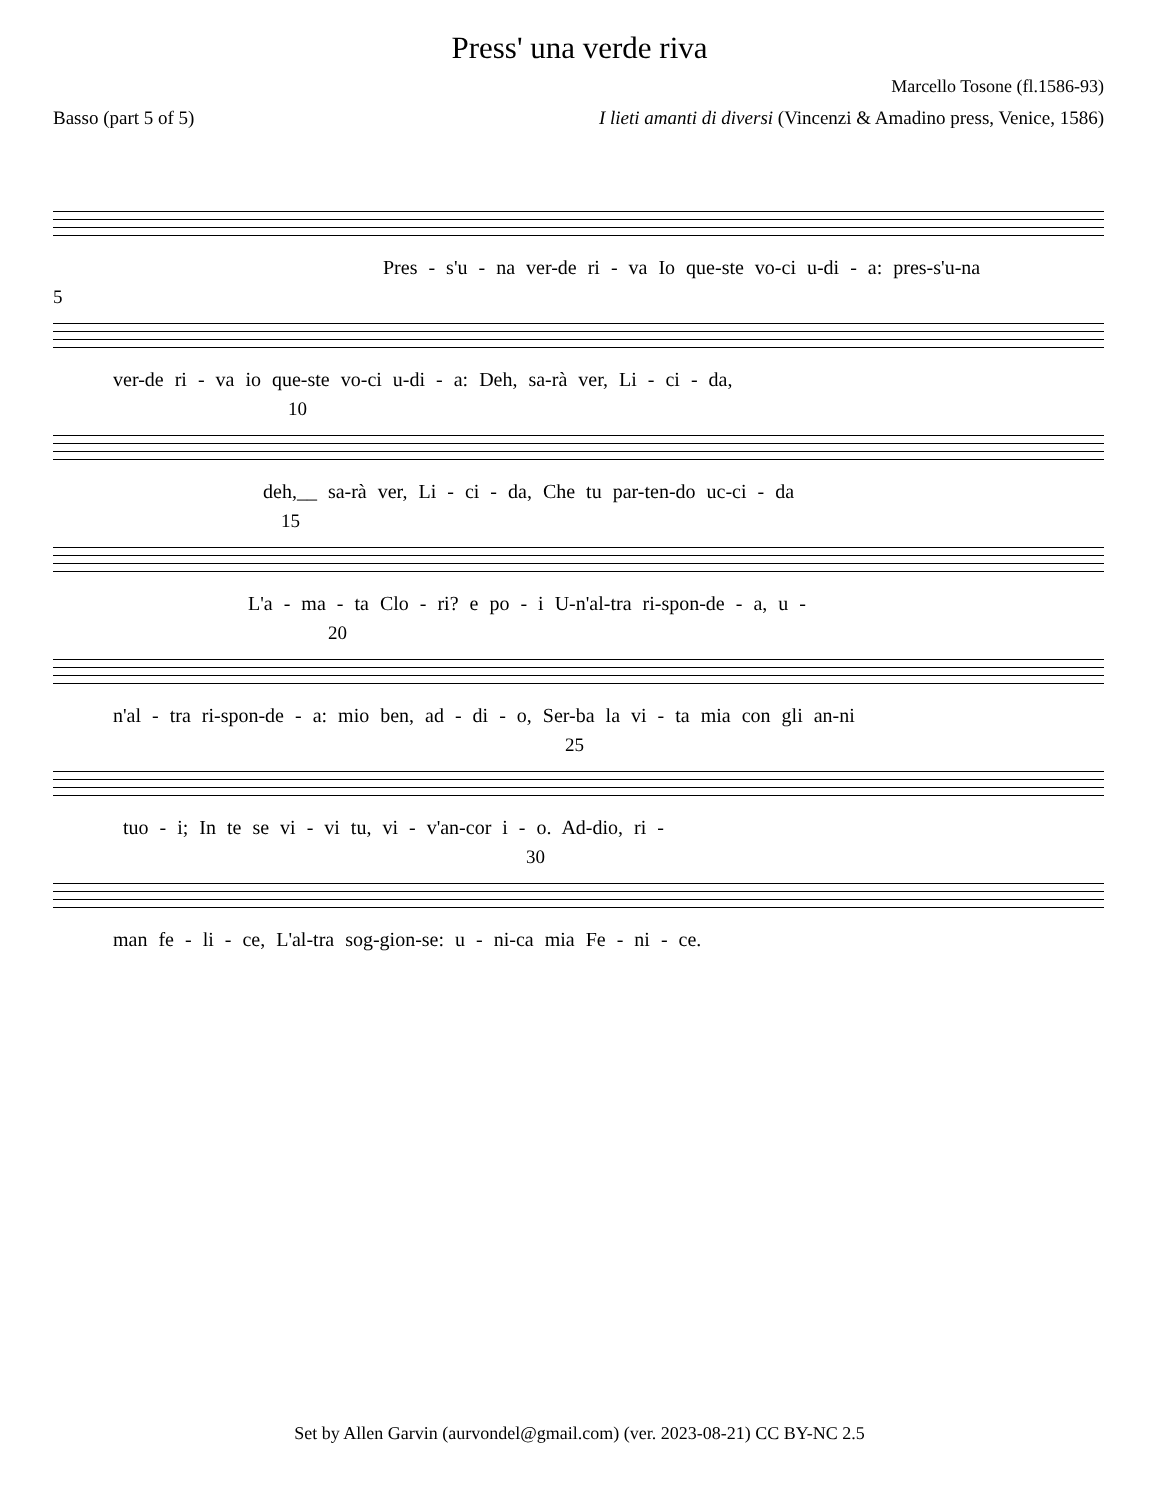Press' una verde riva
Marcello Tosone (fl.1586-93)
Basso (part 5 of 5) I lieti amanti di diversi (Vincenzi & Amadino press, Venice, 1586)
Pres - s'u - na ver-de ri - va Io que-ste vo-ci u-di - a: pres-s'u-na
5
ver-de ri - va io que-ste vo-ci u-di - a: Deh, sa-rà ver, Li - ci - da,
10
deh,__ sa-rà ver, Li - ci - da, Che tu par-ten-do uc-ci - da
15
L'a - ma - ta Clo - ri? e po - i U-n'al-tra ri-spon-de - a, u -
20
n'al - tra ri-spon-de - a: mio ben, ad - di - o, Ser-ba la vi - ta mia con gli an-ni
25
tuo - i; In te se vi - vi tu, vi - v'an-cor i - o. Ad-dio, ri -
30
man fe - li - ce, L'al-tra sog-gion-se: u - ni-ca mia Fe - ni - ce.
Set by Allen Garvin (aurvondel@gmail.com) (ver. 2023-08-21) CC BY-NC 2.5